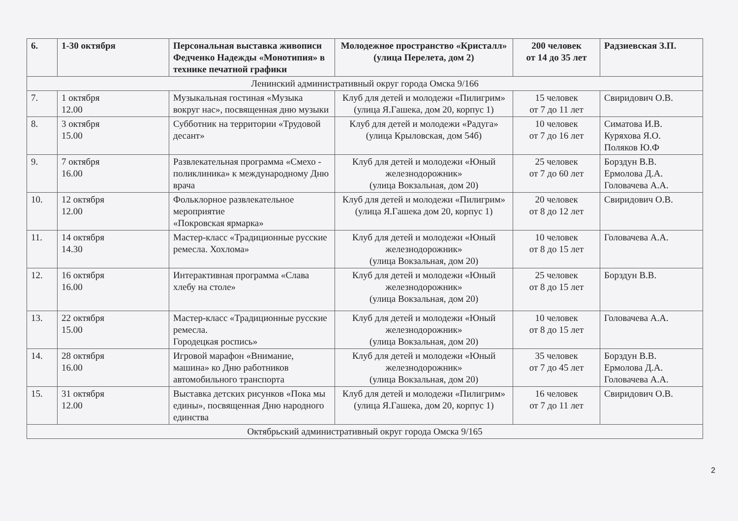| 6. | 1-30 октября | Персональная выставка живописи Федченко Надежды «Монотипия» в технике печатной графики | Молодежное пространство «Кристалл» (улица Перелета, дом 2) | 200 человек от 14 до 35 лет | Радзиевская З.П. |
| Ленинский административный округ города Омска 9/166 | | | | | |
| 7. | 1 октября 12.00 | Музыкальная гостиная «Музыка вокруг нас», посвященная дню музыки | Клуб для детей и молодежи «Пилигрим» (улица Я.Гашека, дом 20, корпус 1) | 15 человек от 7 до 11 лет | Свиридович О.В. |
| 8. | 3 октября 15.00 | Субботник на территории «Трудовой десант» | Клуб для детей и молодежи «Радуга» (улица Крыловская, дом 54б) | 10 человек от 7 до 16 лет | Симатова И.В. Куряхова Я.О. Поляков Ю.Ф |
| 9. | 7 октября 16.00 | Развлекательная программа «Смехо - поликлиника» к международному Дню врача | Клуб для детей и молодежи «Юный железнодорожник» (улица Вокзальная, дом 20) | 25 человек от 7 до 60 лет | Борздун В.В. Ермолова Д.А. Головачева А.А. |
| 10. | 12 октября 12.00 | Фольклорное развлекательное мероприятие «Покровская ярмарка» | Клуб для детей и молодежи «Пилигрим» (улица Я.Гашека дом 20, корпус 1) | 20 человек от 8 до 12 лет | Свиридович О.В. |
| 11. | 14 октября 14.30 | Мастер-класс «Традиционные русские ремесла. Хохлома» | Клуб для детей и молодежи «Юный железнодорожник» (улица Вокзальная, дом 20) | 10 человек от 8 до 15 лет | Головачева А.А. |
| 12. | 16 октября 16.00 | Интерактивная программа «Слава хлебу на столе» | Клуб для детей и молодежи «Юный железнодорожник» (улица Вокзальная, дом 20) | 25 человек от 8 до 15 лет | Борздун В.В. |
| 13. | 22 октября 15.00 | Мастер-класс «Традиционные русские ремесла. Городецкая роспись» | Клуб для детей и молодежи «Юный железнодорожник» (улица Вокзальная, дом 20) | 10 человек от 8 до 15 лет | Головачева А.А. |
| 14. | 28 октября 16.00 | Игровой марафон «Внимание, машина» ко Дню работников автомобильного транспорта | Клуб для детей и молодежи «Юный железнодорожник» (улица Вокзальная, дом 20) | 35 человек от 7 до 45 лет | Борздун В.В. Ермолова Д.А. Головачева А.А. |
| 15. | 31 октября 12.00 | Выставка детских рисунков «Пока мы едины», посвященная Дню народного единства | Клуб для детей и молодежи «Пилигрим» (улица Я.Гашека, дом 20, корпус 1) | 16 человек от 7 до 11 лет | Свиридович О.В. |
| Октябрьский административный округ города Омска 9/165 | | | | | |
2